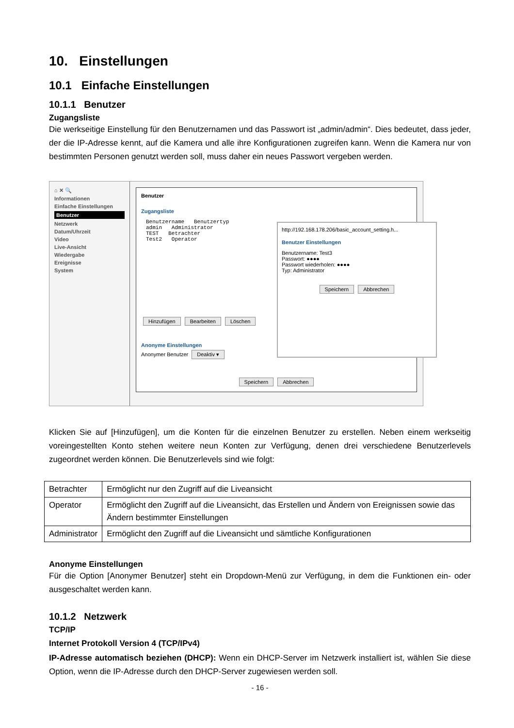10. Einstellungen
10.1 Einfache Einstellungen
10.1.1 Benutzer
Zugangsliste
Die werkseitige Einstellung für den Benutzernamen und das Passwort ist „admin/admin“. Dies bedeutet, dass jeder, der die IP-Adresse kennt, auf die Kamera und alle ihre Konfigurationen zugreifen kann. Wenn die Kamera nur von bestimmten Personen genutzt werden soll, muss daher ein neues Passwort vergeben werden.
⌂ ✕ 🔍
Informationen
Einfache Einstellungen
Benutzer
Netzwerk
Datum/Uhrzeit
Video
Live-Ansicht
Wiedergabe
Ereignisse
System
Benutzer
Zugangsliste
Benutzername Benutzertyp
admin Administrator
TEST Betrachter
Test2 Operator
Hinzufügen Bearbeiten Löschen
Anonyme Einstellungen
Anonymer Benutzer Deaktiv ▾
Speichern Abbrechen
http://192.168.178.206/basic_account_setting.h...
Benutzer Einstellungen
Benutzername: Test3
Passwort: ●●●●
Passwort wiederholen: ●●●●
Typ: Administrator
Speichern Abbrechen
Klicken Sie auf [Hinzufügen], um die Konten für die einzelnen Benutzer zu erstellen. Neben einem werkseitig voreingestellten Konto stehen weitere neun Konten zur Verfügung, denen drei verschiedene Benutzerlevels zugeordnet werden können. Die Benutzerlevels sind wie folgt:
| Betrachter | Ermöglicht nur den Zugriff auf die Liveansicht |
| Operator | Ermöglicht den Zugriff auf die Liveansicht, das Erstellen und Ändern von Ereignissen sowie das Ändern bestimmter Einstellungen |
| Administrator | Ermöglicht den Zugriff auf die Liveansicht und sämtliche Konfigurationen |
Anonyme Einstellungen
Für die Option [Anonymer Benutzer] steht ein Dropdown-Menü zur Verfügung, in dem die Funktionen ein- oder ausgeschaltet werden kann.
10.1.2 Netzwerk
TCP/IP
Internet Protokoll Version 4 (TCP/IPv4)
IP-Adresse automatisch beziehen (DHCP): Wenn ein DHCP-Server im Netzwerk installiert ist, wählen Sie diese Option, wenn die IP-Adresse durch den DHCP-Server zugewiesen werden soll.
- 16 -